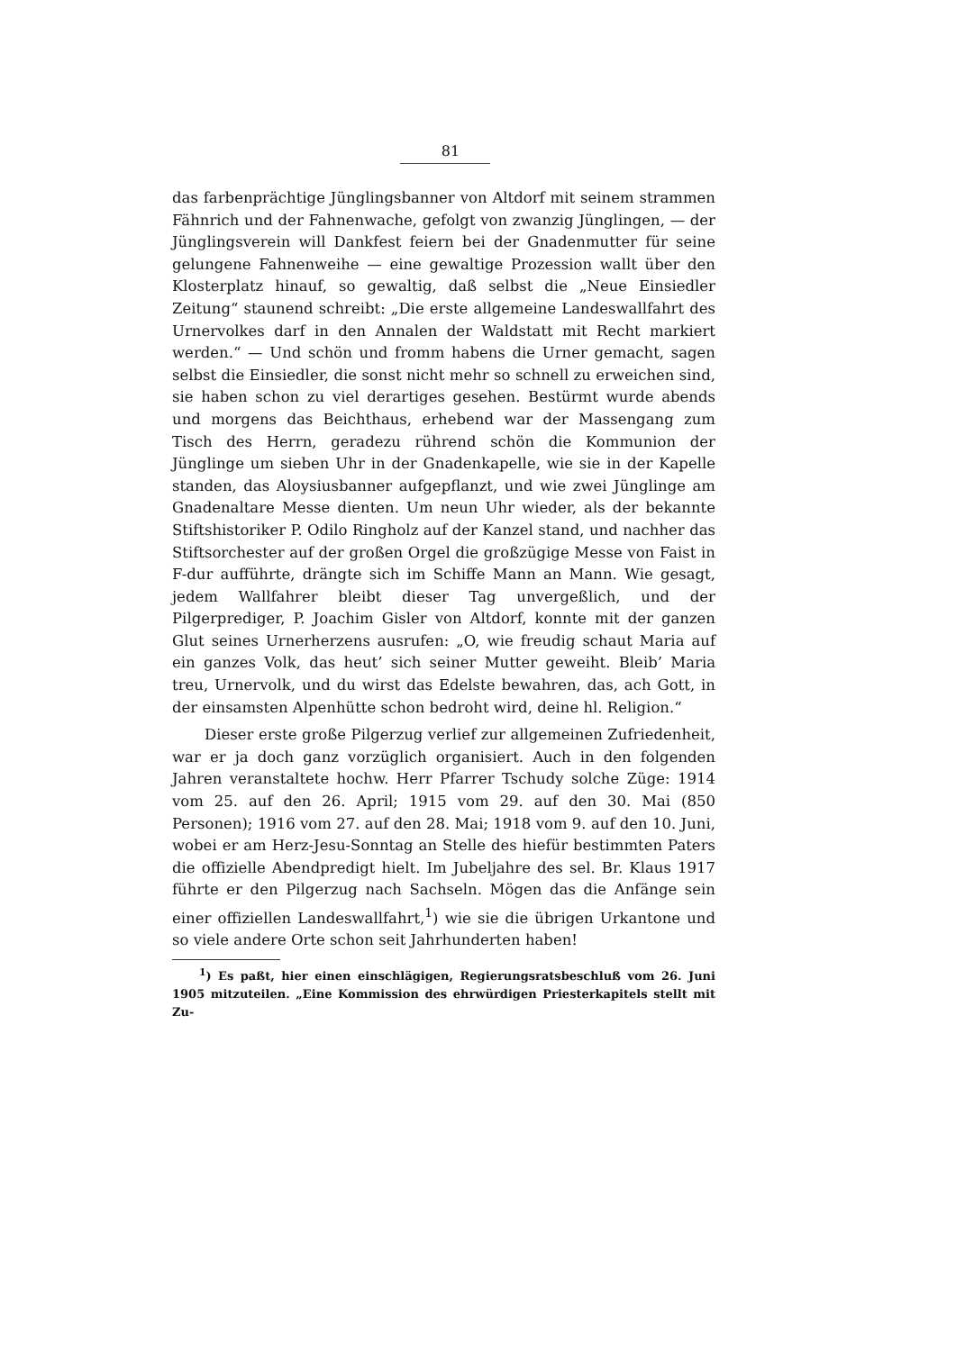81
das farbenprächtige Jünglingsbanner von Altdorf mit seinem strammen Fähnrich und der Fahnenwache, gefolgt von zwanzig Jünglingen, — der Jünglingsverein will Dankfest feiern bei der Gnadenmutter für seine gelungene Fahnenweihe — eine gewaltige Prozession wallt über den Klosterplatz hinauf, so gewaltig, daß selbst die „Neue Einsiedler Zeitung“ staunend schreibt: „Die erste allgemeine Landeswallfahrt des Urnervolkes darf in den Annalen der Waldstatt mit Recht markiert werden.“ — Und schön und fromm habens die Urner gemacht, sagen selbst die Einsiedler, die sonst nicht mehr so schnell zu erweichen sind, sie haben schon zu viel derartiges gesehen. Bestürmt wurde abends und morgens das Beichthaus, erhebend war der Massengang zum Tisch des Herrn, geradezu rührend schön die Kommunion der Jünglinge um sieben Uhr in der Gnadenkapelle, wie sie in der Kapelle standen, das Aloysiusbanner aufgepflanzt, und wie zwei Jünglinge am Gnadenaltare Messe dienten. Um neun Uhr wieder, als der bekannte Stiftshistoriker P. Odilo Ringholz auf der Kanzel stand, und nachher das Stiftsorchester auf der großen Orgel die großzügige Messe von Faist in F-dur aufführte, drängte sich im Schiffe Mann an Mann. Wie gesagt, jedem Wallfahrer bleibt dieser Tag unvergeßlich, und der Pilgerprediger, P. Joachim Gisler von Altdorf, konnte mit der ganzen Glut seines Urnerherzens ausrufen: „O, wie freudig schaut Maria auf ein ganzes Volk, das heut’ sich seiner Mutter geweiht. Bleib’ Maria treu, Urnervolk, und du wirst das Edelste bewahren, das, ach Gott, in der einsamsten Alpenhütte schon bedroht wird, deine hl. Religion.“
Dieser erste große Pilgerzug verlief zur allgemeinen Zufriedenheit, war er ja doch ganz vorzüglich organisiert. Auch in den folgenden Jahren veranstaltete hochw. Herr Pfarrer Tschudy solche Züge: 1914 vom 25. auf den 26. April; 1915 vom 29. auf den 30. Mai (850 Personen); 1916 vom 27. auf den 28. Mai; 1918 vom 9. auf den 10. Juni, wobei er am Herz-Jesu-Sonntag an Stelle des hiefür bestimmten Paters die offizielle Abendpredigt hielt. Im Jubeljahre des sel. Br. Klaus 1917 führte er den Pilgerzug nach Sachseln. Mögen das die Anfänge sein einer offiziellen Landeswallfahrt,<sup>1</sup>) wie sie die übrigen Urkantone und so viele andere Orte schon seit Jahrhunderten haben!
<sup>1</sup>) Es paßt, hier einen einschlägigen, Regierungsratsbeschluß vom 26. Juni 1905 mitzuteilen. „Eine Kommission des ehrwürdigen Priesterkapitels stellt mit Zu-